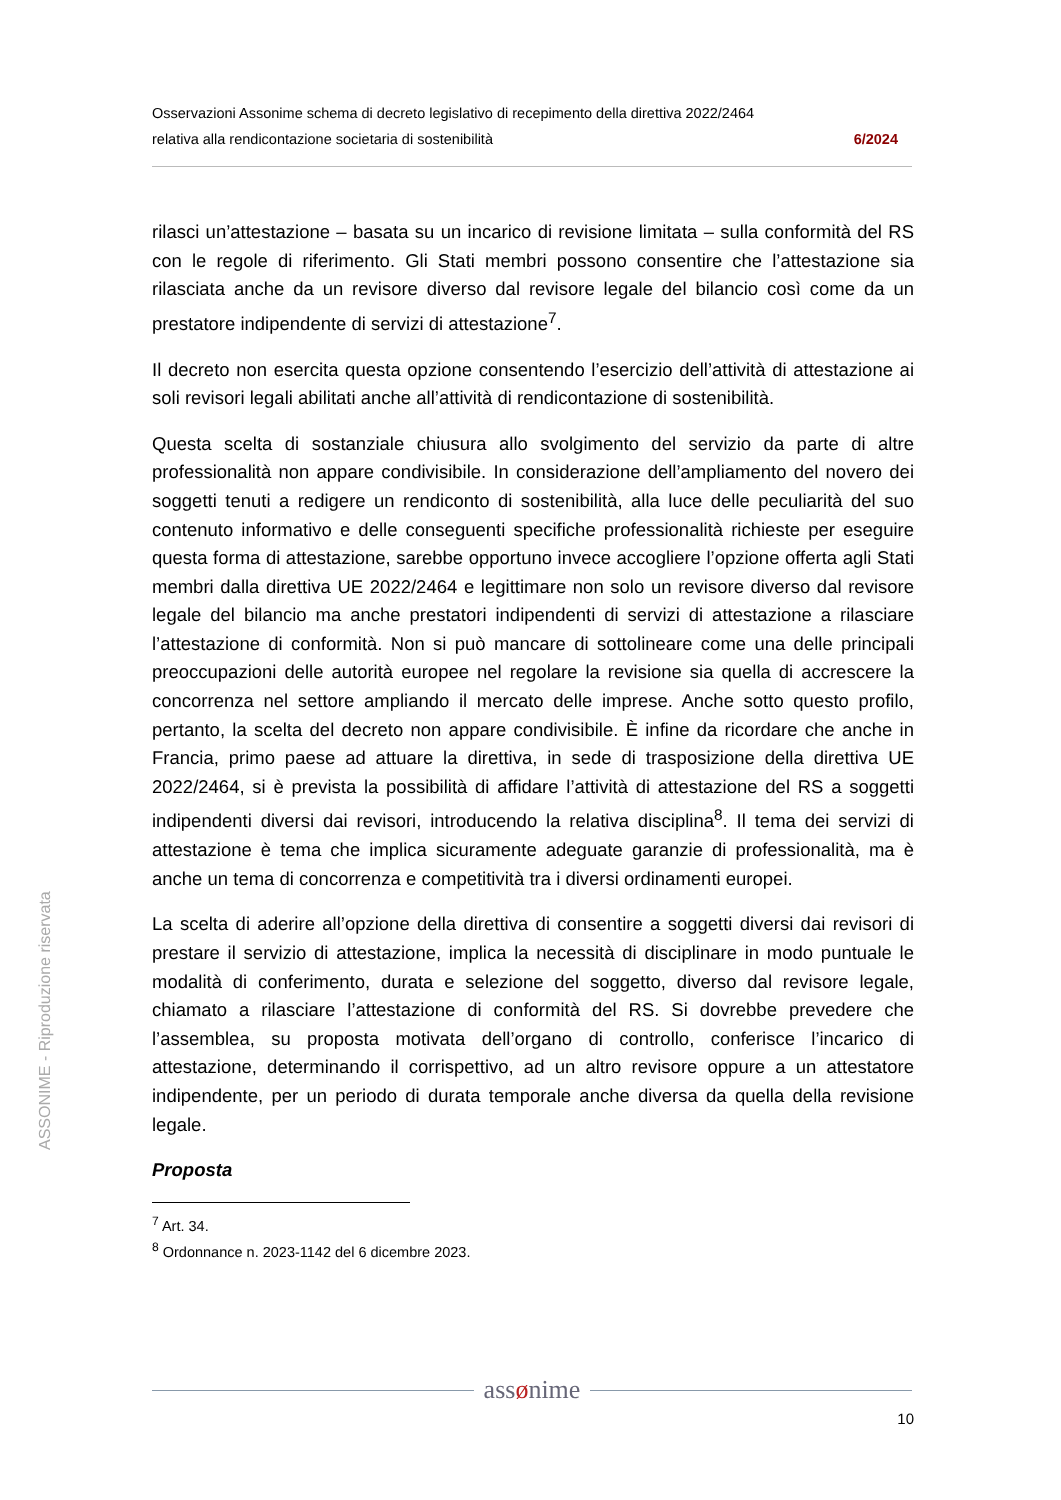Osservazioni Assonime schema di decreto legislativo di recepimento della direttiva 2022/2464
relativa alla rendicontazione societaria di sostenibilità 6/2024
ASSONIME - Riproduzione riservata
rilasci un’attestazione – basata su un incarico di revisione limitata – sulla conformità del RS con le regole di riferimento. Gli Stati membri possono consentire che l’attestazione sia rilasciata anche da un revisore diverso dal revisore legale del bilancio così come da un prestatore indipendente di servizi di attestazione<sup>7</sup>.
Il decreto non esercita questa opzione consentendo l’esercizio dell’attività di attestazione ai soli revisori legali abilitati anche all’attività di rendicontazione di sostenibilità.
Questa scelta di sostanziale chiusura allo svolgimento del servizio da parte di altre professionalità non appare condivisibile. In considerazione dell’ampliamento del novero dei soggetti tenuti a redigere un rendiconto di sostenibilità, alla luce delle peculiarità del suo contenuto informativo e delle conseguenti specifiche professionalità richieste per eseguire questa forma di attestazione, sarebbe opportuno invece accogliere l’opzione offerta agli Stati membri dalla direttiva UE 2022/2464 e legittimare non solo un revisore diverso dal revisore legale del bilancio ma anche prestatori indipendenti di servizi di attestazione a rilasciare l’attestazione di conformità. Non si può mancare di sottolineare come una delle principali preoccupazioni delle autorità europee nel regolare la revisione sia quella di accrescere la concorrenza nel settore ampliando il mercato delle imprese. Anche sotto questo profilo, pertanto, la scelta del decreto non appare condivisibile. È infine da ricordare che anche in Francia, primo paese ad attuare la direttiva, in sede di trasposizione della direttiva UE 2022/2464, si è prevista la possibilità di affidare l’attività di attestazione del RS a soggetti indipendenti diversi dai revisori, introducendo la relativa disciplina<sup>8</sup>. Il tema dei servizi di attestazione è tema che implica sicuramente adeguate garanzie di professionalità, ma è anche un tema di concorrenza e competitività tra i diversi ordinamenti europei.
La scelta di aderire all’opzione della direttiva di consentire a soggetti diversi dai revisori di prestare il servizio di attestazione, implica la necessità di disciplinare in modo puntuale le modalità di conferimento, durata e selezione del soggetto, diverso dal revisore legale, chiamato a rilasciare l’attestazione di conformità del RS. Si dovrebbe prevedere che l’assemblea, su proposta motivata dell’organo di controllo, conferisce l’incarico di attestazione, determinando il corrispettivo, ad un altro revisore oppure a un attestatore indipendente, per un periodo di durata temporale anche diversa da quella della revisione legale.
Proposta
<sup>7</sup> Art. 34.
<sup>8</sup> Ordonnance n. 2023-1142 del 6 dicembre 2023.
assønime
10